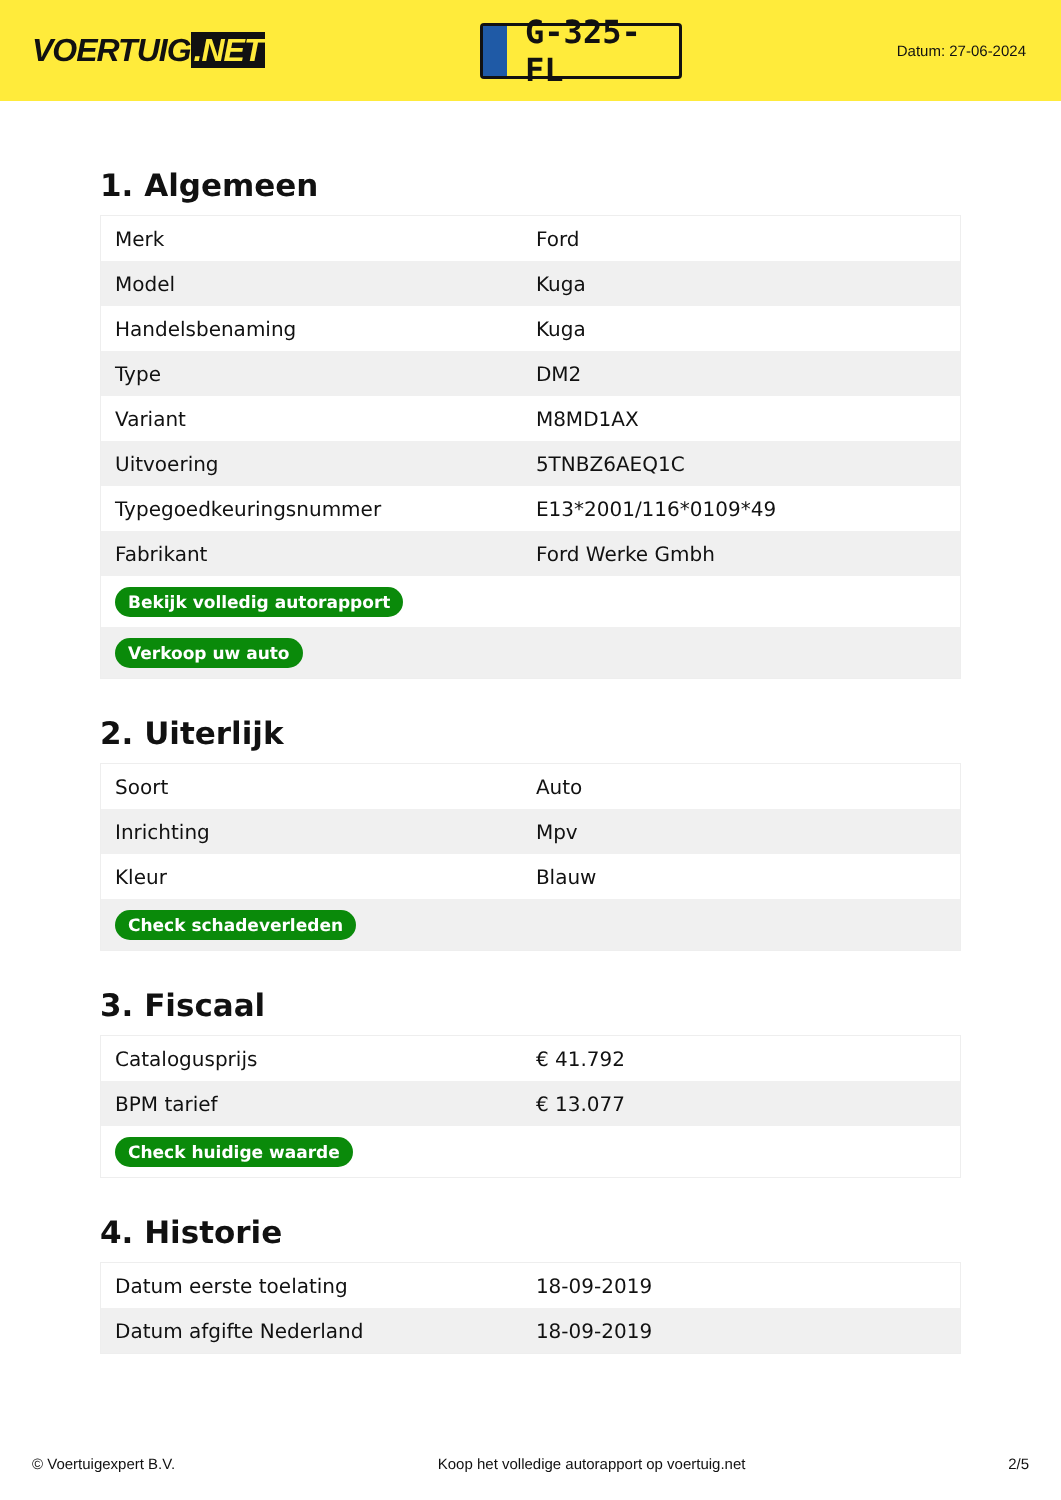VOERTUIG.NET
G-325-FL
Datum: 27-06-2024
1. Algemeen
| Merk | Ford |
| Model | Kuga |
| Handelsbenaming | Kuga |
| Type | DM2 |
| Variant | M8MD1AX |
| Uitvoering | 5TNBZ6AEQ1C |
| Typegoedkeuringsnummer | E13*2001/116*0109*49 |
| Fabrikant | Ford Werke Gmbh |
| Bekijk volledig autorapport | |
| Verkoop uw auto | |
2. Uiterlijk
| Soort | Auto |
| Inrichting | Mpv |
| Kleur | Blauw |
| Check schadeverleden | |
3. Fiscaal
| Catalogusprijs | € 41.792 |
| BPM tarief | € 13.077 |
| Check huidige waarde | |
4. Historie
| Datum eerste toelating | 18-09-2019 |
| Datum afgifte Nederland | 18-09-2019 |
© Voertuigexpert B.V. Koop het volledige autorapport op voertuig.net 2/5